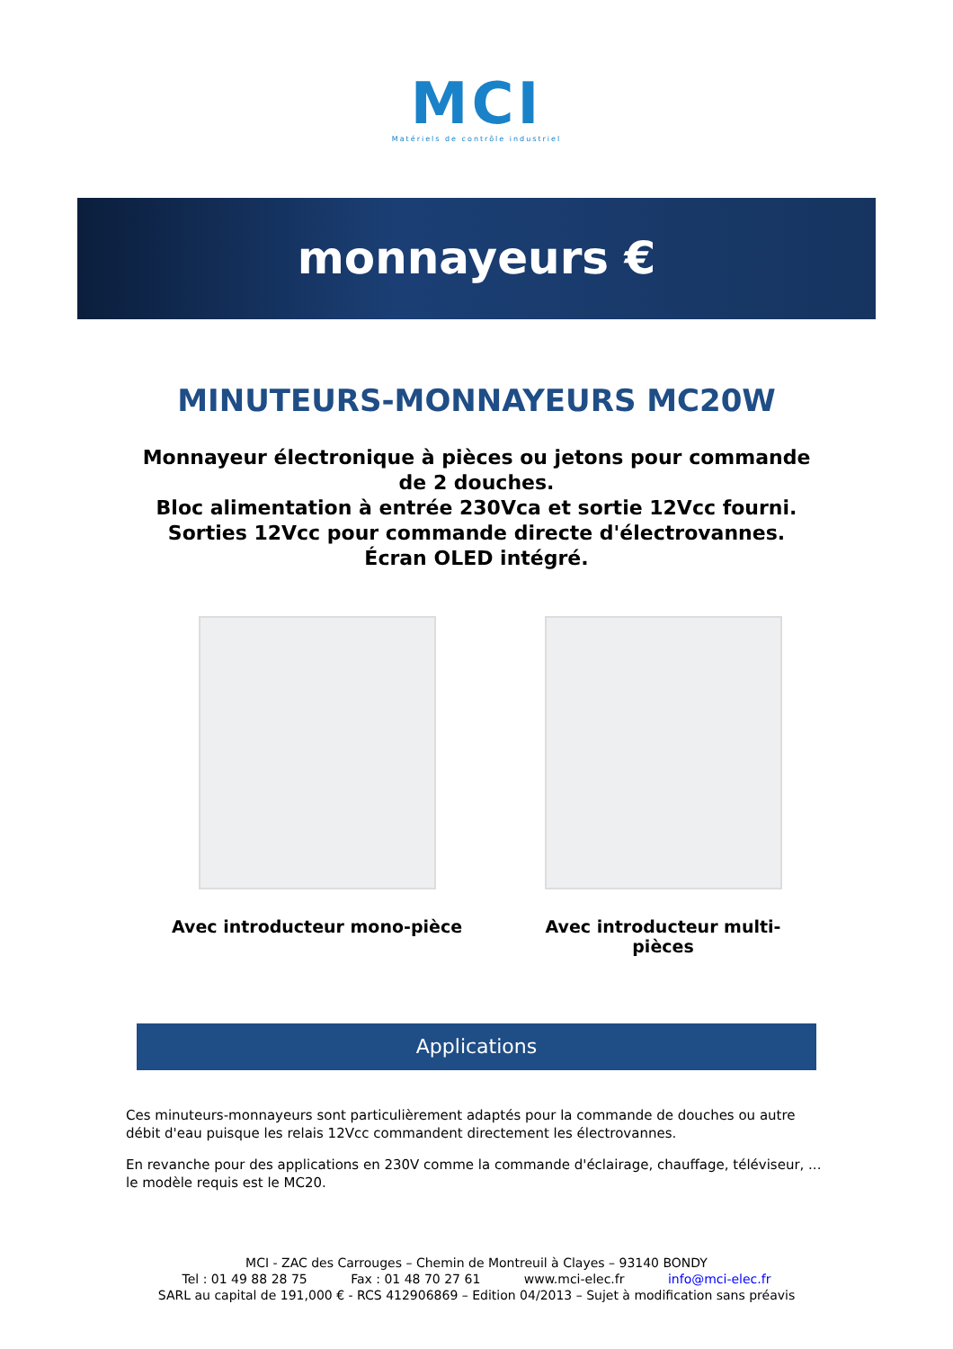MCI
Matériels de contrôle industriel
monnayeurs €
MINUTEURS-MONNAYEURS MC20W
Monnayeur électronique à pièces ou jetons pour commande
de 2 douches.
Bloc alimentation à entrée 230Vca et sortie 12Vcc fourni.
Sorties 12Vcc pour commande directe d'électrovannes.
Écran OLED intégré.
Avec introducteur mono-pièce Avec introducteur multi-pièces
Applications
Ces minuteurs-monnayeurs sont particulièrement adaptés pour la commande de douches ou autre débit d'eau puisque les relais 12Vcc commandent directement les électrovannes.
En revanche pour des applications en 230V comme la commande d'éclairage, chauffage, téléviseur, ... le modèle requis est le MC20.
MCI - ZAC des Carrouges – Chemin de Montreuil à Clayes – 93140 BONDY
Tel : 01 49 88 28 75 Fax : 01 48 70 27 61 www.mci-elec.fr info@mci-elec.fr
SARL au capital de 191,000 € - RCS 412906869 – Edition 04/2013 – Sujet à modification sans préavis